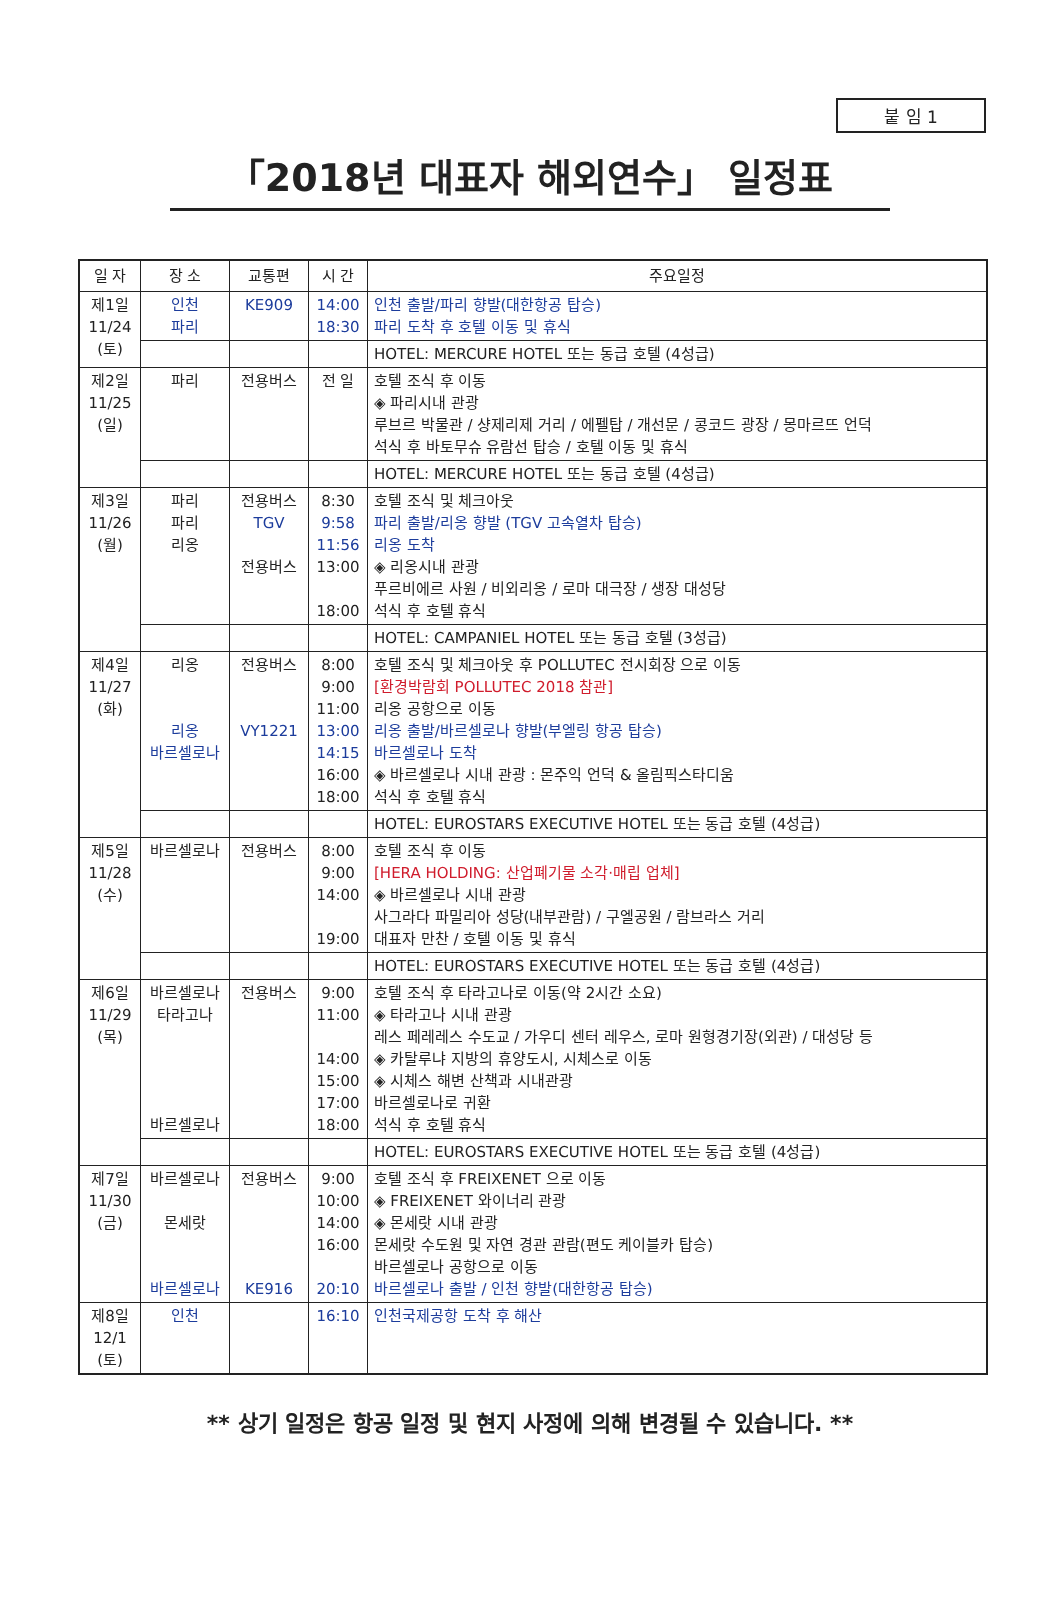붙 임 1
「2018년 대표자 해외연수」 일정표
| 일 자 | 장 소 | 교통편 | 시 간 | 주요일정 |
| --- | --- | --- | --- | --- |
| 제1일 11/24 (토) | 인천 파리 | KE909 | 14:00 18:30 | 인천 출발/파리 향발(대한항공 탑승) 파리 도착 후 호텔 이동 및 휴식 |
| | | | | HOTEL: MERCURE HOTEL 또는 동급 호텔 (4성급) |
| 제2일 11/25 (일) | 파리 | 전용버스 | 전 일 | 호텔 조식 후 이동 ◈ 파리시내 관광 루브르 박물관 / 샹제리제 거리 / 에펠탑 / 개선문 / 콩코드 광장 / 몽마르뜨 언덕 석식 후 바토무슈 유람선 탑승 / 호텔 이동 및 휴식 |
| | | | | HOTEL: MERCURE HOTEL 또는 동급 호텔 (4성급) |
| 제3일 11/26 (월) | 파리 파리 리옹 | 전용버스 TGV 전용버스 | 8:30 9:58 11:56 13:00 18:00 | 호텔 조식 및 체크아웃 파리 출발/리옹 향발 (TGV 고속열차 탑승) 리옹 도착 ◈ 리옹시내 관광 푸르비에르 사원 / 비외리옹 / 로마 대극장 / 생장 대성당 석식 후 호텔 휴식 |
| | | | | HOTEL: CAMPANIEL HOTEL 또는 동급 호텔 (3성급) |
| 제4일 11/27 (화) | 리옹 리옹 바르셀로나 | 전용버스 VY1221 | 8:00 9:00 11:00 13:00 14:15 16:00 18:00 | 호텔 조식 및 체크아웃 후 POLLUTEC 전시회장 으로 이동 [환경박람회 POLLUTEC 2018 참관] 리옹 공항으로 이동 리옹 출발/바르셀로나 향발(부엘링 항공 탑승) 바르셀로나 도착 ◈ 바르셀로나 시내 관광 : 몬주익 언덕 & 올림픽스타디움 석식 후 호텔 휴식 |
| | | | | HOTEL: EUROSTARS EXECUTIVE HOTEL 또는 동급 호텔 (4성급) |
| 제5일 11/28 (수) | 바르셀로나 | 전용버스 | 8:00 9:00 14:00 19:00 | 호텔 조식 후 이동 [HERA HOLDING: 산업폐기물 소각·매립 업체] ◈ 바르셀로나 시내 관광 사그라다 파밀리아 성당(내부관람) / 구엘공원 / 람브라스 거리 대표자 만찬 / 호텔 이동 및 휴식 |
| | | | | HOTEL: EUROSTARS EXECUTIVE HOTEL 또는 동급 호텔 (4성급) |
| 제6일 11/29 (목) | 바르셀로나 타라고나 바르셀로나 | 전용버스 | 9:00 11:00 14:00 15:00 17:00 18:00 | 호텔 조식 후 타라고나로 이동(약 2시간 소요) ◈ 타라고나 시내 관광 레스 페레레스 수도교 / 가우디 센터 레우스, 로마 원형경기장(외관) / 대성당 등 ◈ 카탈루냐 지방의 휴양도시, 시체스로 이동 ◈ 시체스 해변 산책과 시내관광 바르셀로나로 귀환 석식 후 호텔 휴식 |
| | | | | HOTEL: EUROSTARS EXECUTIVE HOTEL 또는 동급 호텔 (4성급) |
| 제7일 11/30 (금) | 바르셀로나 몬세랏 바르셀로나 | 전용버스 KE916 | 9:00 10:00 14:00 16:00 20:10 | 호텔 조식 후 FREIXENET 으로 이동 ◈ FREIXENET 와이너리 관광 ◈ 몬세랏 시내 관광 몬세랏 수도원 및 자연 경관 관람(편도 케이블카 탑승) 바르셀로나 공항으로 이동 바르셀로나 출발 / 인천 향발(대한항공 탑승) |
| 제8일 12/1 (토) | 인천 | | 16:10 | 인천국제공항 도착 후 해산 |
** 상기 일정은 항공 일정 및 현지 사정에 의해 변경될 수 있습니다. **